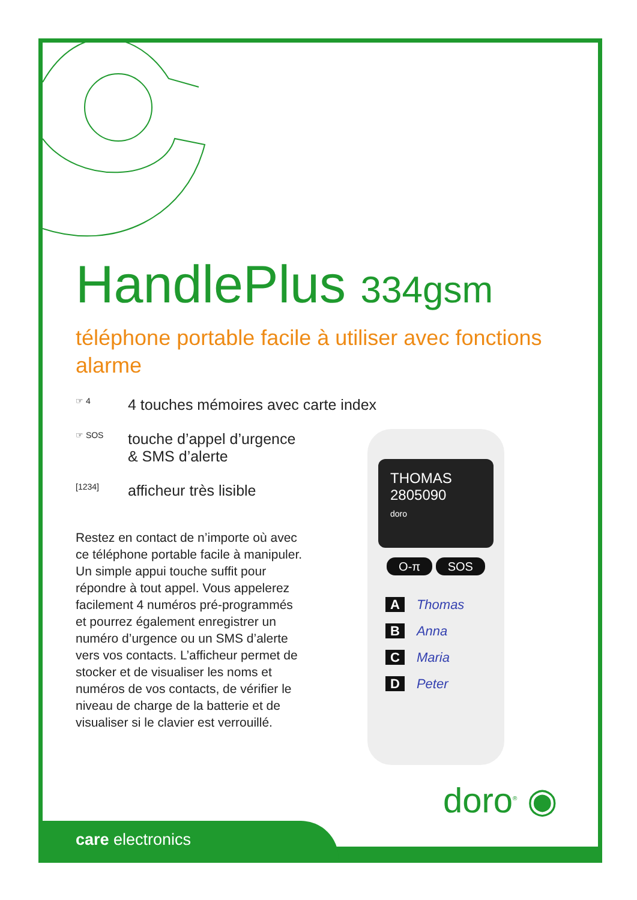HandlePlus 334gsm
téléphone portable facile à utiliser avec fonctions alarme
☞ 4
4 touches mémoires avec carte index
☞ SOS
touche d’appel d’urgence
& SMS d’alerte
[1234]
afficheur très lisible
Restez en contact de n’importe où avec ce téléphone portable facile à manipuler. Un simple appui touche suffit pour répondre à tout appel. Vous appelerez facilement 4 numéros pré-programmés et pourrez également enregistrer un numéro d’urgence ou un SMS d’alerte vers vos contacts. L’afficheur permet de stocker et de visualiser les noms et numéros de vos contacts, de vérifier le niveau de charge de la batterie et de visualiser si le clavier est verrouillé.
THOMAS
2805090
doro
O-π SOS
A Thomas
B Anna
C Maria
D Peter
doro<sup>®</sup> ◉
care electronics